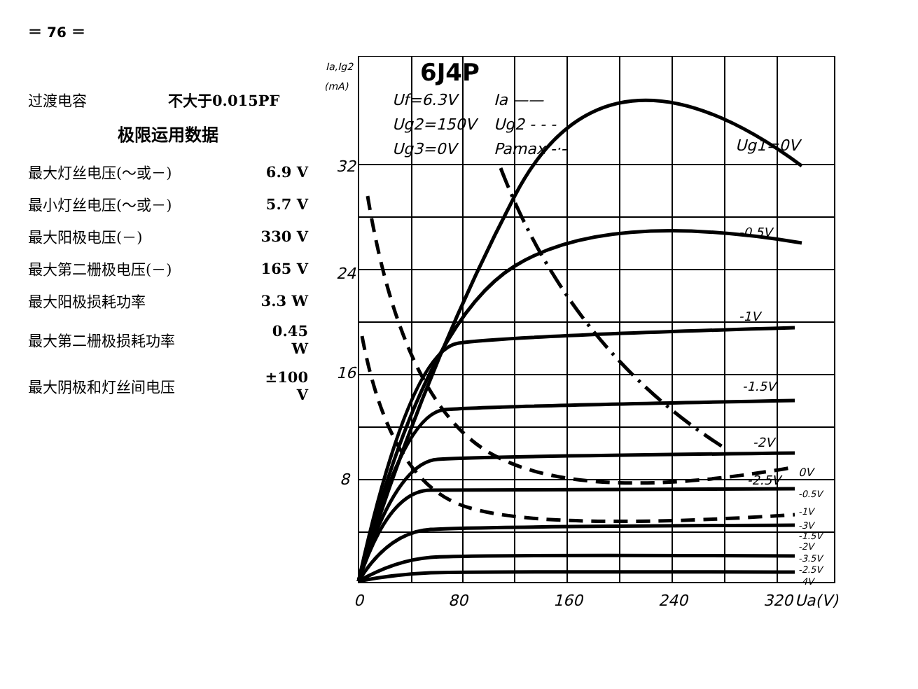＝ 76 ＝
| 过渡电容 | 不大于0.015PF |
极限运用数据
| 最大灯丝电压(～或－) | 6.9 V |
| 最小灯丝电压(～或－) | 5.7 V |
| 最大阳极电压(－) | 330 V |
| 最大第二栅极电压(－) | 165 V |
| 最大阳极损耗功率 | 3.3 W |
| 最大第二栅极损耗功率 | 0.45 W |
| 最大阴极和灯丝间电压 | ±100 V |
Ia,Ig2
(mA)
6J4P
Uf=6.3V
Ia ——
Ug2=150V
Ug2 - - -
Ug3=0V
Pamax -·-
Ug1=0V
32
24
16
8
-0.5V
-1V
-1.5V
-2V
-2.5V
0V
-0.5V
-1V
-3V
-1.5V
-2V
-3.5V
-2.5V
-4V
0
80
160
240
320
Ua(V)